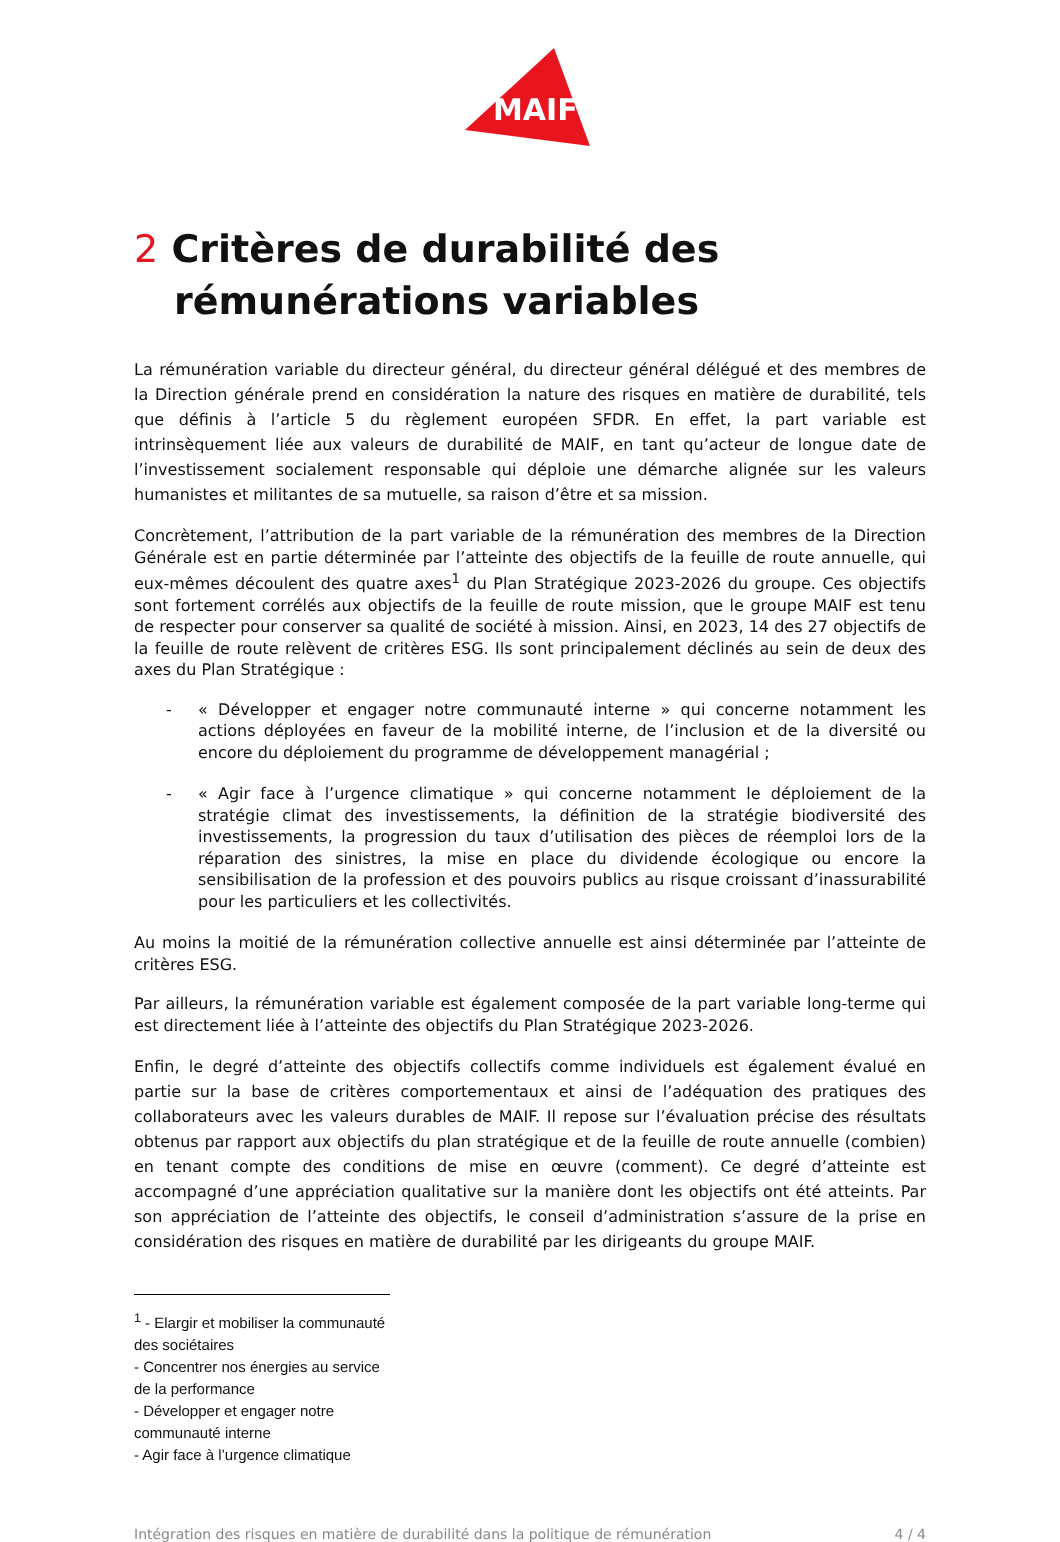MAIF
2 Critères de durabilité des rémunérations variables
La rémunération variable du directeur général, du directeur général délégué et des membres de la Direction générale prend en considération la nature des risques en matière de durabilité, tels que définis à l’article 5 du règlement européen SFDR. En effet, la part variable est intrinsèquement liée aux valeurs de durabilité de MAIF, en tant qu’acteur de longue date de l’investissement socialement responsable qui déploie une démarche alignée sur les valeurs humanistes et militantes de sa mutuelle, sa raison d’être et sa mission.
Concrètement, l’attribution de la part variable de la rémunération des membres de la Direction Générale est en partie déterminée par l’atteinte des objectifs de la feuille de route annuelle, qui eux-mêmes découlent des quatre axes<sup>1</sup> du Plan Stratégique 2023-2026 du groupe. Ces objectifs sont fortement corrélés aux objectifs de la feuille de route mission, que le groupe MAIF est tenu de respecter pour conserver sa qualité de société à mission. Ainsi, en 2023, 14 des 27 objectifs de la feuille de route relèvent de critères ESG. Ils sont principalement déclinés au sein de deux des axes du Plan Stratégique :
- « Développer et engager notre communauté interne » qui concerne notamment les actions déployées en faveur de la mobilité interne, de l’inclusion et de la diversité ou encore du déploiement du programme de développement managérial ;
- « Agir face à l’urgence climatique » qui concerne notamment le déploiement de la stratégie climat des investissements, la définition de la stratégie biodiversité des investissements, la progression du taux d’utilisation des pièces de réemploi lors de la réparation des sinistres, la mise en place du dividende écologique ou encore la sensibilisation de la profession et des pouvoirs publics au risque croissant d’inassurabilité pour les particuliers et les collectivités.
Au moins la moitié de la rémunération collective annuelle est ainsi déterminée par l’atteinte de critères ESG.
Par ailleurs, la rémunération variable est également composée de la part variable long-terme qui est directement liée à l’atteinte des objectifs du Plan Stratégique 2023-2026.
Enfin, le degré d’atteinte des objectifs collectifs comme individuels est également évalué en partie sur la base de critères comportementaux et ainsi de l’adéquation des pratiques des collaborateurs avec les valeurs durables de MAIF. Il repose sur l’évaluation précise des résultats obtenus par rapport aux objectifs du plan stratégique et de la feuille de route annuelle (combien) en tenant compte des conditions de mise en œuvre (comment). Ce degré d’atteinte est accompagné d’une appréciation qualitative sur la manière dont les objectifs ont été atteints. Par son appréciation de l’atteinte des objectifs, le conseil d’administration s’assure de la prise en considération des risques en matière de durabilité par les dirigeants du groupe MAIF.
<sup>1</sup> - Elargir et mobiliser la communauté des sociétaires
- Concentrer nos énergies au service de la performance
- Développer et engager notre communauté interne
- Agir face à l’urgence climatique
Intégration des risques en matière de durabilité dans la politique de rémunération 4 / 4